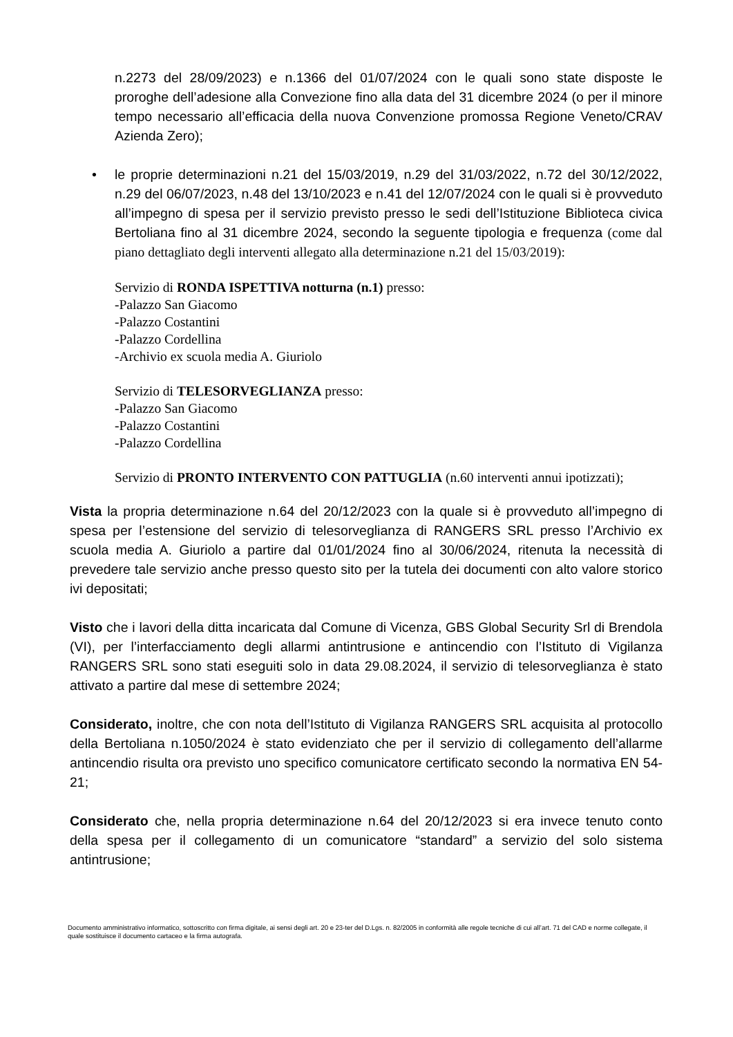n.2273 del 28/09/2023) e n.1366 del 01/07/2024 con le quali sono state disposte le proroghe dell’adesione alla Convezione fino alla data del 31 dicembre 2024 (o per il minore tempo necessario all’efficacia della nuova Convenzione promossa Regione Veneto/CRAV Azienda Zero);
• le proprie determinazioni n.21 del 15/03/2019, n.29 del 31/03/2022, n.72 del 30/12/2022, n.29 del 06/07/2023, n.48 del 13/10/2023 e n.41 del 12/07/2024 con le quali si è provveduto all’impegno di spesa per il servizio previsto presso le sedi dell’Istituzione Biblioteca civica Bertoliana fino al 31 dicembre 2024, secondo la seguente tipologia e frequenza (come dal piano dettagliato degli interventi allegato alla determinazione n.21 del 15/03/2019):
Servizio di RONDA ISPETTIVA notturna (n.1) presso:
-Palazzo San Giacomo
-Palazzo Costantini
-Palazzo Cordellina
-Archivio ex scuola media A. Giuriolo
Servizio di TELESORVEGLIANZA presso:
-Palazzo San Giacomo
-Palazzo Costantini
-Palazzo Cordellina
Servizio di PRONTO INTERVENTO CON PATTUGLIA (n.60 interventi annui ipotizzati);
Vista la propria determinazione n.64 del 20/12/2023 con la quale si è provveduto all’impegno di spesa per l’estensione del servizio di telesorveglianza di RANGERS SRL presso l’Archivio ex scuola media A. Giuriolo a partire dal 01/01/2024 fino al 30/06/2024, ritenuta la necessità di prevedere tale servizio anche presso questo sito per la tutela dei documenti con alto valore storico ivi depositati;
Visto che i lavori della ditta incaricata dal Comune di Vicenza, GBS Global Security Srl di Brendola (VI), per l’interfacciamento degli allarmi antintrusione e antincendio con l’Istituto di Vigilanza RANGERS SRL sono stati eseguiti solo in data 29.08.2024, il servizio di telesorveglianza è stato attivato a partire dal mese di settembre 2024;
Considerato, inoltre, che con nota dell’Istituto di Vigilanza RANGERS SRL acquisita al protocollo della Bertoliana n.1050/2024 è stato evidenziato che per il servizio di collegamento dell’allarme antincendio risulta ora previsto uno specifico comunicatore certificato secondo la normativa EN 54-21;
Considerato che, nella propria determinazione n.64 del 20/12/2023 si era invece tenuto conto della spesa per il collegamento di un comunicatore “standard” a servizio del solo sistema antintrusione;
Documento amministrativo informatico, sottoscritto con firma digitale, ai sensi degli art. 20 e 23-ter del D.Lgs. n. 82/2005 in conformità alle regole tecniche di cui all’art. 71 del CAD e norme collegate, il quale sostituisce il documento cartaceo e la firma autografa.